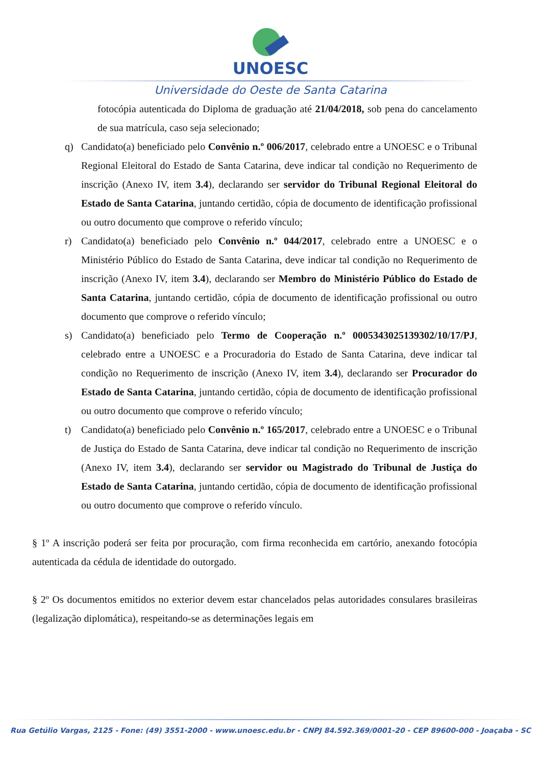UNOESC
Universidade do Oeste de Santa Catarina
fotocópia autenticada do Diploma de graduação até 21/04/2018, sob pena do cancelamento de sua matrícula, caso seja selecionado;
q) Candidato(a) beneficiado pelo Convênio n.º 006/2017, celebrado entre a UNOESC e o Tribunal Regional Eleitoral do Estado de Santa Catarina, deve indicar tal condição no Requerimento de inscrição (Anexo IV, item 3.4), declarando ser servidor do Tribunal Regional Eleitoral do Estado de Santa Catarina, juntando certidão, cópia de documento de identificação profissional ou outro documento que comprove o referido vínculo;
r) Candidato(a) beneficiado pelo Convênio n.º 044/2017, celebrado entre a UNOESC e o Ministério Público do Estado de Santa Catarina, deve indicar tal condição no Requerimento de inscrição (Anexo IV, item 3.4), declarando ser Membro do Ministério Público do Estado de Santa Catarina, juntando certidão, cópia de documento de identificação profissional ou outro documento que comprove o referido vínculo;
s) Candidato(a) beneficiado pelo Termo de Cooperação n.º 0005343025139302/10/17/PJ, celebrado entre a UNOESC e a Procuradoria do Estado de Santa Catarina, deve indicar tal condição no Requerimento de inscrição (Anexo IV, item 3.4), declarando ser Procurador do Estado de Santa Catarina, juntando certidão, cópia de documento de identificação profissional ou outro documento que comprove o referido vínculo;
t) Candidato(a) beneficiado pelo Convênio n.º 165/2017, celebrado entre a UNOESC e o Tribunal de Justiça do Estado de Santa Catarina, deve indicar tal condição no Requerimento de inscrição (Anexo IV, item 3.4), declarando ser servidor ou Magistrado do Tribunal de Justiça do Estado de Santa Catarina, juntando certidão, cópia de documento de identificação profissional ou outro documento que comprove o referido vínculo.
§ 1º A inscrição poderá ser feita por procuração, com firma reconhecida em cartório, anexando fotocópia autenticada da cédula de identidade do outorgado.
§ 2º Os documentos emitidos no exterior devem estar chancelados pelas autoridades consulares brasileiras (legalização diplomática), respeitando-se as determinações legais em
Rua Getúlio Vargas, 2125 - Fone: (49) 3551-2000 - www.unoesc.edu.br - CNPJ 84.592.369/0001-20 - CEP 89600-000 - Joaçaba - SC